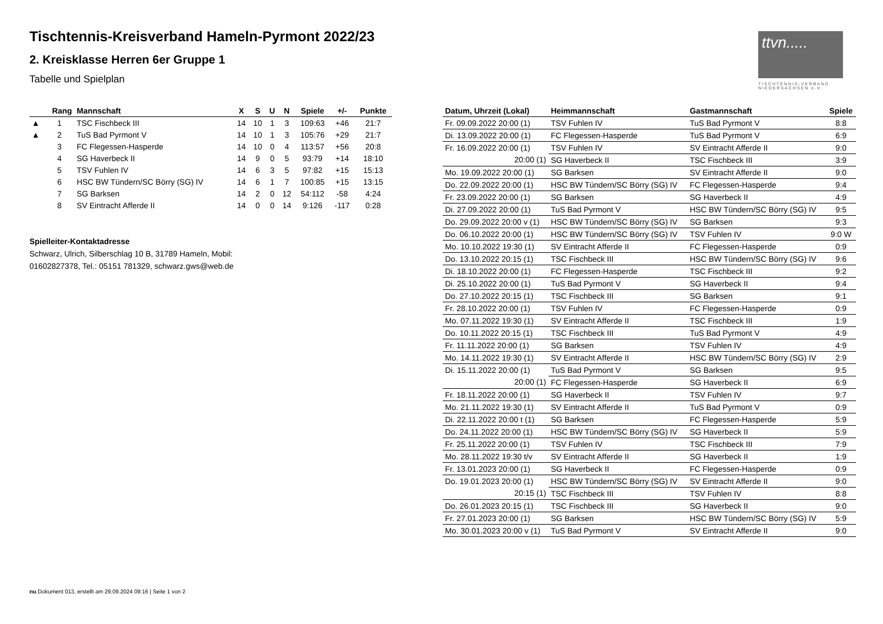Tischtennis-Kreisverband Hameln-Pyrmont 2022/23
2. Kreisklasse Herren 6er Gruppe 1
Tabelle und Spielplan
ttvn.....
TISCHTENNIS-VERBAND NIEDERSACHSEN e.V.
| | Rang | Mannschaft | X | S | U | N | Spiele | +/- | Punkte |
| --- | --- | --- | --- | --- | --- | --- | --- | --- | --- |
| ▲ | 1 | TSC Fischbeck III | 14 | 10 | 1 | 3 | 109:63 | +46 | 21:7 |
| ▲ | 2 | TuS Bad Pyrmont V | 14 | 10 | 1 | 3 | 105:76 | +29 | 21:7 |
| | 3 | FC Flegessen-Hasperde | 14 | 10 | 0 | 4 | 113:57 | +56 | 20:8 |
| | 4 | SG Haverbeck II | 14 | 9 | 0 | 5 | 93:79 | +14 | 18:10 |
| | 5 | TSV Fuhlen IV | 14 | 6 | 3 | 5 | 97:82 | +15 | 15:13 |
| | 6 | HSC BW Tündern/SC Börry (SG) IV | 14 | 6 | 1 | 7 | 100:85 | +15 | 13:15 |
| | 7 | SG Barksen | 14 | 2 | 0 | 12 | 54:112 | -58 | 4:24 |
| | 8 | SV Eintracht Afferde II | 14 | 0 | 0 | 14 | 9:126 | -117 | 0:28 |
Spielleiter-Kontaktadresse
Schwarz, Ulrich, Silberschlag 10 B, 31789 Hameln, Mobil:
01602827378, Tel.: 05151 781329, schwarz.gws@web.de
| Datum, Uhrzeit (Lokal) | Heimmannschaft | Gastmannschaft | Spiele |
| --- | --- | --- | --- |
| Fr. 09.09.2022 20:00 (1) | TSV Fuhlen IV | TuS Bad Pyrmont V | 8:8 |
| Di. 13.09.2022 20:00 (1) | FC Flegessen-Hasperde | TuS Bad Pyrmont V | 6:9 |
| Fr. 16.09.2022 20:00 (1) | TSV Fuhlen IV | SV Eintracht Afferde II | 9:0 |
| 20:00 (1) | SG Haverbeck II | TSC Fischbeck III | 3:9 |
| Mo. 19.09.2022 20:00 (1) | SG Barksen | SV Eintracht Afferde II | 9:0 |
| Do. 22.09.2022 20:00 (1) | HSC BW Tündern/SC Börry (SG) IV | FC Flegessen-Hasperde | 9:4 |
| Fr. 23.09.2022 20:00 (1) | SG Barksen | SG Haverbeck II | 4:9 |
| Di. 27.09.2022 20:00 (1) | TuS Bad Pyrmont V | HSC BW Tündern/SC Börry (SG) IV | 9:5 |
| Do. 29.09.2022 20:00 v (1) | HSC BW Tündern/SC Börry (SG) IV | SG Barksen | 9:3 |
| Do. 06.10.2022 20:00 (1) | HSC BW Tündern/SC Börry (SG) IV | TSV Fuhlen IV | 9:0 W |
| Mo. 10.10.2022 19:30 (1) | SV Eintracht Afferde II | FC Flegessen-Hasperde | 0:9 |
| Do. 13.10.2022 20:15 (1) | TSC Fischbeck III | HSC BW Tündern/SC Börry (SG) IV | 9:6 |
| Di. 18.10.2022 20:00 (1) | FC Flegessen-Hasperde | TSC Fischbeck III | 9:2 |
| Di. 25.10.2022 20:00 (1) | TuS Bad Pyrmont V | SG Haverbeck II | 9:4 |
| Do. 27.10.2022 20:15 (1) | TSC Fischbeck III | SG Barksen | 9:1 |
| Fr. 28.10.2022 20:00 (1) | TSV Fuhlen IV | FC Flegessen-Hasperde | 0:9 |
| Mo. 07.11.2022 19:30 (1) | SV Eintracht Afferde II | TSC Fischbeck III | 1:9 |
| Do. 10.11.2022 20:15 (1) | TSC Fischbeck III | TuS Bad Pyrmont V | 4:9 |
| Fr. 11.11.2022 20:00 (1) | SG Barksen | TSV Fuhlen IV | 4:9 |
| Mo. 14.11.2022 19:30 (1) | SV Eintracht Afferde II | HSC BW Tündern/SC Börry (SG) IV | 2:9 |
| Di. 15.11.2022 20:00 (1) | TuS Bad Pyrmont V | SG Barksen | 9:5 |
| 20:00 (1) | FC Flegessen-Hasperde | SG Haverbeck II | 6:9 |
| Fr. 18.11.2022 20:00 (1) | SG Haverbeck II | TSV Fuhlen IV | 9:7 |
| Mo. 21.11.2022 19:30 (1) | SV Eintracht Afferde II | TuS Bad Pyrmont V | 0:9 |
| Di. 22.11.2022 20:00 t (1) | SG Barksen | FC Flegessen-Hasperde | 5:9 |
| Do. 24.11.2022 20:00 (1) | HSC BW Tündern/SC Börry (SG) IV | SG Haverbeck II | 5:9 |
| Fr. 25.11.2022 20:00 (1) | TSV Fuhlen IV | TSC Fischbeck III | 7:9 |
| Mo. 28.11.2022 19:30 t/v | SV Eintracht Afferde II | SG Haverbeck II | 1:9 |
| Fr. 13.01.2023 20:00 (1) | SG Haverbeck II | FC Flegessen-Hasperde | 0:9 |
| Do. 19.01.2023 20:00 (1) | HSC BW Tündern/SC Börry (SG) IV | SV Eintracht Afferde II | 9:0 |
| 20:15 (1) | TSC Fischbeck III | TSV Fuhlen IV | 8:8 |
| Do. 26.01.2023 20:15 (1) | TSC Fischbeck III | SG Haverbeck II | 9:0 |
| Fr. 27.01.2023 20:00 (1) | SG Barksen | HSC BW Tündern/SC Börry (SG) IV | 5:9 |
| Mo. 30.01.2023 20:00 v (1) | TuS Bad Pyrmont V | SV Eintracht Afferde II | 9:0 |
nu.Dokument 013, erstellt am 29.09.2024 09:16 | Seite 1 von 2